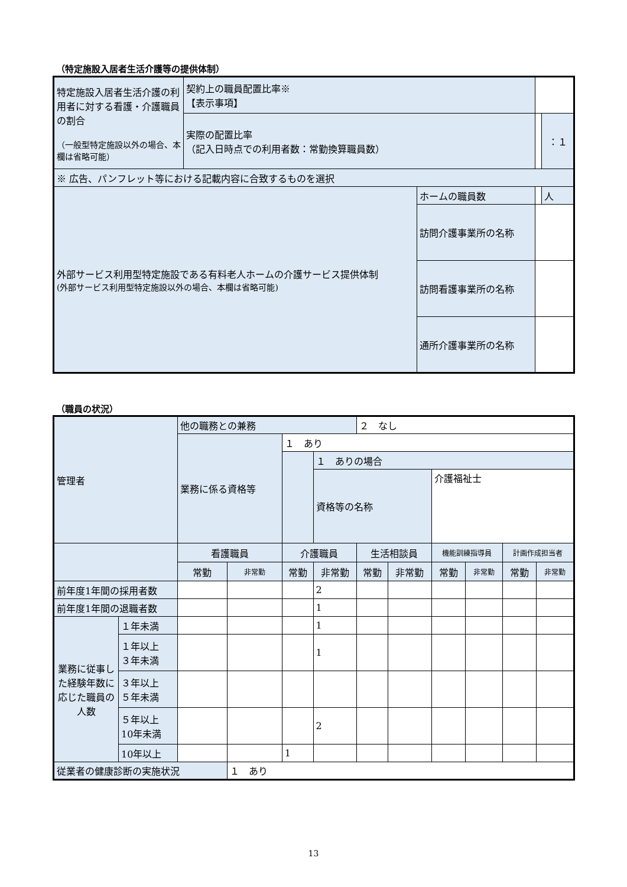（特定施設入居者生活介護等の提供体制）
| 特定施設入居者生活介護の利用者に対する看護・介護職員の割合 （一般型特定施設以外の場合、本欄は省略可能） | 契約上の職員配置比率※ 【表示事項】 | | | |
| | 実際の配置比率 （記入日時点での利用者数：常勤換算職員数） | | | ：１ |
| ※ 広告、パンフレット等における記載内容に合致するものを選択 | | | | |
| 外部サービス利用型特定施設である有料老人ホームの介護サービス提供体制 (外部サービス利用型特定施設以外の場合、本欄は省略可能) | | ホームの職員数 | | 人 |
| | | 訪問介護事業所の名称 | | |
| | | 訪問看護事業所の名称 | | |
| | | 通所介護事業所の名称 | | |
（職員の状況）
| 管理者 | | 他の職務との兼務 | | | | ２ なし | | | | | |
| | | 業務に係る資格等 | | １ あり | | | | | | | |
| | | | | | １ ありの場合 | | | | | | |
| | | | | | 資格等の名称 | | | 介護福祉士 | | | |
| | | 看護職員 | | 介護職員 | | 生活相談員 | | 機能訓練指導員 | | 計画作成担当者 | |
| | | 常勤 | 非常勤 | 常勤 | 非常勤 | 常勤 | 非常勤 | 常勤 | 非常勤 | 常勤 | 非常勤 |
| 前年度1年間の採用者数 | | | | | 2 | | | | | | |
| 前年度1年間の退職者数 | | | | | 1 | | | | | | |
| 業務に従事した経験年数に応じた職員の人数 | １年未満 | | | | 1 | | | | | | |
| | １年以上 ３年未満 | | | | 1 | | | | | | |
| | ３年以上 ５年未満 | | | | | | | | | | |
| | ５年以上 10年未満 | | | | 2 | | | | | | |
| | 10年以上 | | | 1 | | | | | | | |
| 従業者の健康診断の実施状況 | | | １ あり | | | | | | | | |
13